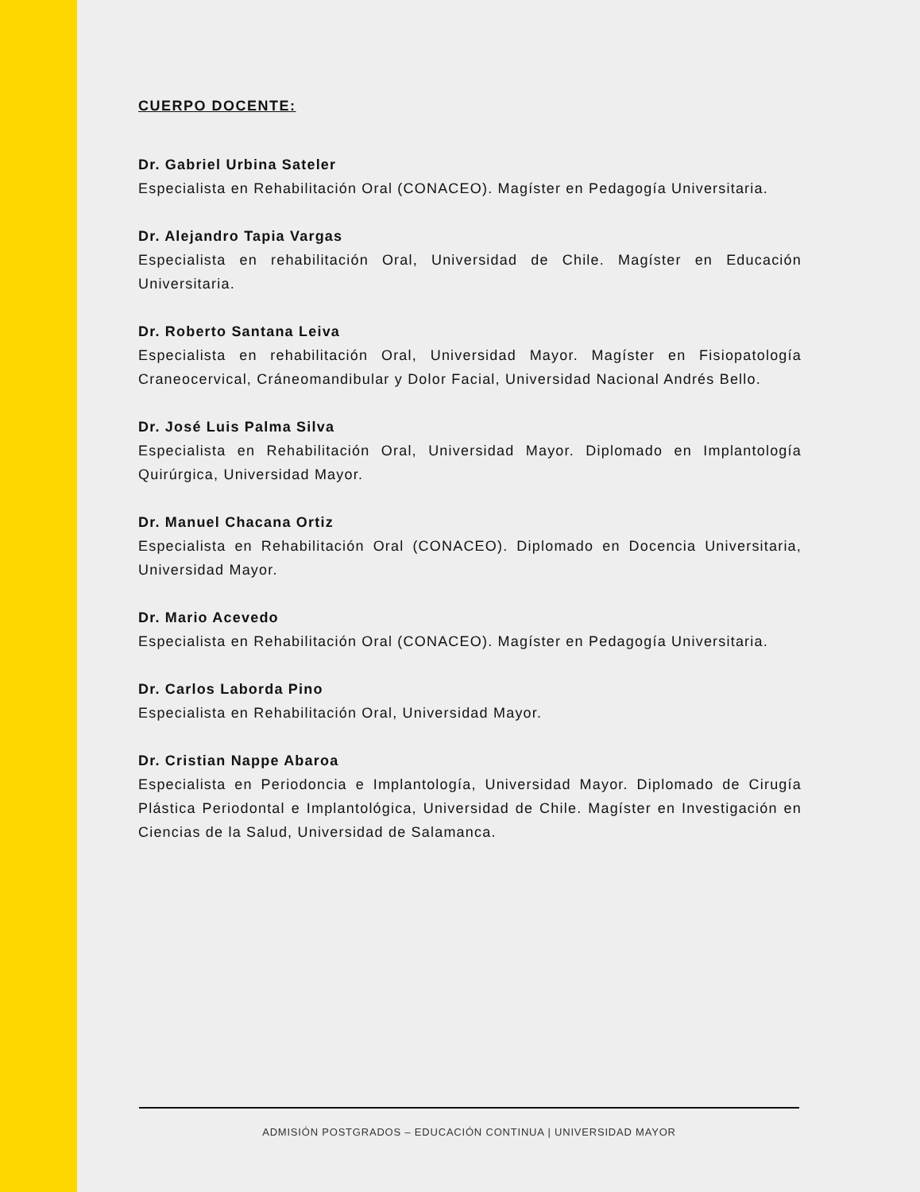CUERPO DOCENTE:
Dr. Gabriel Urbina Sateler
Especialista en Rehabilitación Oral (CONACEO). Magíster en Pedagogía Universitaria.
Dr. Alejandro Tapia Vargas
Especialista en rehabilitación Oral, Universidad de Chile. Magíster en Educación Universitaria.
Dr. Roberto Santana Leiva
Especialista en rehabilitación Oral, Universidad Mayor. Magíster en Fisiopatología Craneocervical, Cráneomandibular y Dolor Facial, Universidad Nacional Andrés Bello.
Dr. José Luis Palma Silva
Especialista en Rehabilitación Oral, Universidad Mayor. Diplomado en Implantología Quirúrgica, Universidad Mayor.
Dr. Manuel Chacana Ortiz
Especialista en Rehabilitación Oral (CONACEO). Diplomado en Docencia Universitaria, Universidad Mayor.
Dr. Mario Acevedo
Especialista en Rehabilitación Oral (CONACEO). Magíster en Pedagogía Universitaria.
Dr. Carlos Laborda Pino
Especialista en Rehabilitación Oral, Universidad Mayor.
Dr. Cristian Nappe Abaroa
Especialista en Periodoncia e Implantología, Universidad Mayor. Diplomado de Cirugía Plástica Periodontal e Implantológica, Universidad de Chile. Magíster en Investigación en Ciencias de la Salud, Universidad de Salamanca.
ADMISIÓN POSTGRADOS – EDUCACIÓN CONTINUA | UNIVERSIDAD MAYOR